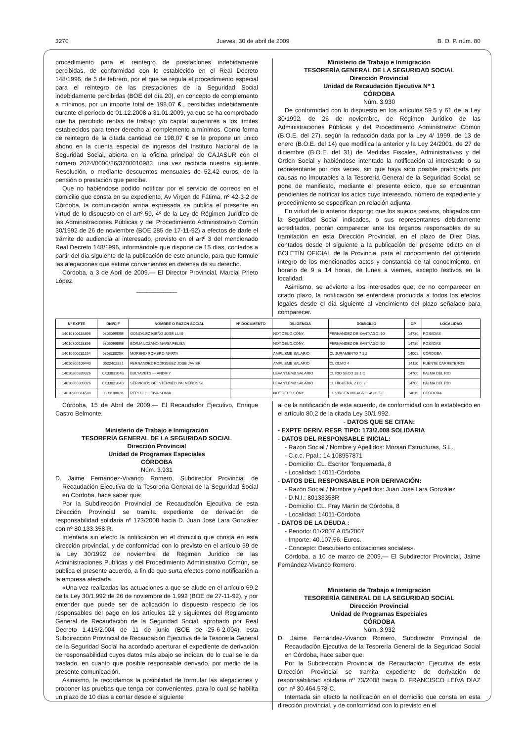3270 Jueves, 30 de abril de 2009 B. O. P. núm. 80
procedimiento para el reintegro de prestaciones indebidamente percibidas, de conformidad con lo establecido en el Real Decreto 148/1996, de 5 de febrero, por el que se regula el procedimiento especial para el reintegro de las prestaciones de la Seguridad Social indebidamente percibidas (BOE del día 20), en concepto de complemento a mínimos, por un importe total de 198,07 €., percibidas indebidamente durante el período de 01.12.2008 a 31.01.2009, ya que se ha comprobado que ha percibido rentas de trabajo y/o capital superiores a los límites establecidos para tener derecho al complemento a mínimos. Como forma de reintegro de la citada cantidad de 198,07 € se le propone un único abono en la cuenta especial de ingresos del Instituto Nacional de la Seguridad Social, abierta en la oficina principal de CAJASUR con el número 2024/0000/86/3700010982, una vez recibida nuestra siguiente Resolución, o mediante descuentos mensuales de 52,42 euros, de la pensión o prestación que percibe.
Que no habiéndose podido notificar por el servicio de correos en el domicilio que consta en su expediente, Av Virgen de Fátima, nº 42-3-2 de Córdoba, la comunicación arriba expresada se publica el presente en virtud de lo dispuesto en el artº 59, 4º de la Ley de Régimen Jurídico de las Administraciones Públicas y del Procedimiento Administrativo Común 30/1992 de 26 de noviembre (BOE 285 de 17-11-92) a efectos de darle el trámite de audiencia al interesado, previsto en el artº 3 del mencionado Real Decreto 148/1996, informándole que dispone de 15 días, contados a partir del día siguiente de la publicación de este anuncio, para que formule las alegaciones que estime convenientes en defensa de su derecho.
Córdoba, a 3 de Abril de 2009.— El Director Provincial, Marcial Prieto López.
____________
Ministerio de Trabajo e Inmigración
TESORERÍA GENERAL DE LA SEGURIDAD SOCIAL
Dirección Provincial
Unidad de Recaudación Ejecutiva Nº 1
CÓRDOBA
Núm. 3.930
De conformidad con lo dispuesto en los artículos 59.5 y 61 de la Ley 30/1992, de 26 de noviembre, de Régimen Jurídico de las Administraciones Públicas y del Procedimiento Administrativo Común (B.O.E. del 27), según la redacción dada por la Ley 4/ 1999, de 13 de enero (B.O.E. del 14) que modifica la anterior y la Ley 24/2001, de 27 de diciembre (B.O.E. del 31) de Medidas Fiscales, Administrativas y del Orden Social y habiéndose intentado la notificación al interesado o su representante por dos veces, sin que haya sido posible practicarla por causas no imputables a la Tesorería General de la Seguridad Social, se pone de manifiesto, mediante el presente edicto, que se encuentran pendientes de notificar los actos cuyo interesado, número de expediente y procedimiento se especifican en relación adjunta.
En virtud de lo anterior dispongo que los sujetos pasivos, obligados con la Seguridad Social indicados, o sus representantes debidamente acreditados, podrán comparecer ante los órganos responsables de su tramitación en esta Dirección Provincial, en el plazo de Diez Días, contados desde el siguiente a la publicación del presente edicto en el BOLETÍN OFICIAL de la Provincia, para el conocimiento del contenido íntegro de los mencionados actos y constancia de tal conocimiento, en horario de 9 a 14 horas, de lunes a viernes, excepto festivos en la localidad.
Asimismo, se advierte a los interesados que, de no comparecer en citado plazo, la notificación se entenderá producida a todos los efectos legales desde el día siguiente al vencimiento del plazo señalado para comparecer.
| Nº EXPTE | DNI/CIF | NOMBRE O RAZON SOCIAL | Nº DOCUMENTO | DILIGENCIA | DOMICILIO | CP | LOCALIDAD |
| --- | --- | --- | --- | --- | --- | --- | --- |
| 14010300118896 | 030509959E | GONZÁLEZ IGEÑO JOSÉ LUIS | | NOT.DEUD.CÓNY. | FERNÁNDEZ DE SANTIAGO, 50 | 14730 | POSADAS |
| 14010300118896 | 030509959E | BORJA LOZANO MARIA FELISA | | NOT.DEUD.CÓNY. | FERNÁNDEZ DE SANTIAGO, 50 | 14730 | POSADAS |
| 14010600281154 | 030828025K | MORENO ROMERO MARTA | | AMPL.EMB.SALARIO | CL JURAMENTO 7 1 2 | 14002 | CÓRDOBA |
| 14010800109440 | 052240258J | FERNANDEZ RODRIGUEZ JOSE JAVIER | | AMPL.EMB.SALARIO | CL OLMO 4 | 14110 | FUENTE CARRETEROS |
| 14010800389326 | 0X3383104B | BULYAVETS --- ANDRIY | | LEVANT.EMB.SALARIO | CL RIO SECO 33 1 C | 14700 | PALMA DEL RIO |
| 14010800389326 | 0X3383104B | SERVICIOS DE INTERMED.PALMEÑOS SL | | LEVANT.EMB.SALARIO | CL HIGUERA, 2 BJ. 2 | 14700 | PALMA DEL RIO |
| 14010900014588 | 030818802K | REPULLO LEIVA SONIA | | NOT.DEUD.CÓNY. | CL VIRGEN MILAGROSA 30 5 C | 14010 | CÓRDOBA |
Córdoba, 15 de Abril de 2009.— El Recaudador Ejecutivo, Enrique Castro Belmonte.
Ministerio de Trabajo e Inmigración
TESORERÍA GENERAL DE LA SEGURIDAD SOCIAL
Dirección Provincial
Unidad de Programas Especiales
CÓRDOBA
Núm. 3.931
D. Jaime Fernández-Vivanco Romero, Subdirector Provincial de Recaudación Ejecutiva de la Tesorería General de la Seguridad Social en Córdoba, hace saber que:
Por la Subdirección Provincial de Recaudación Ejecutiva de esta Dirección Provincial se tramita expediente de derivación de responsabilidad solidaria nº 173/2008 hacia D. Juan José Lara González con nº 80.133.358-R.
Intentada sin efecto la notificación en el domicilio que consta en esta dirección provincial, y de conformidad con lo previsto en el artículo 59 de la Ley 30/1992 de noviembre de Régimen Jurídico de las Administraciones Publicas y del Procedimiento Administrativo Común, se publica el presente acuerdo, a fin de que surta efectos como notificación a la empresa afectada.
«Una vez realizadas las actuaciones a que se alude en el artículo 69,2 de la Ley 30/1.992 de 26 de noviembre de 1.992 (BOE de 27-11-92), y por entender que puede ser de aplicación lo dispuesto respecto de los responsables del pago en los artículos 12 y siguientes del Reglamento General de Recaudación de la Seguridad Social, aprobado por Real Decreto 1.415/2.004 de 11 de junio (BOE de 25-6-2.004), esta Subdirección Provincial de Recaudación Ejecutiva de la Tesorería General de la Seguridad Social ha acordado aperturar el expediente de derivación de responsabilidad cuyos datos más abajo se indican, de lo cual se le da traslado, en cuanto que posible responsable derivado, por medio de la presente comunicación.
Asimismo, le recordamos la posibilidad de formular las alegaciones y proponer las pruebas que tenga por convenientes, para lo cual se habilita un plazo de 10 días a contar desde el siguiente
al de la notificación de este acuerdo, de conformidad con lo establecido en el artículo 80,2 de la citada Ley 30/1.992.
- DATOS QUE SE CITAN:
- EXPTE DERIV. RESP. TIPO: 173/2.008 SOLIDARIA
- DATOS DEL RESPONSABLE INICIAL:
- Razón Social / Nombre y Apellidos: Morsan Estructuras, S.L.
- C.c.c. Ppal.: 14 108957871
- Domicilio: CL. Escritor Torquemada, 8
- Localidad: 14011-Córdoba
- DATOS DEL RESPONSABLE POR DERIVACIÓN:
- Razón Social / Nombre y Apellidos: Juan José Lara González
- D.N.I.: 80133358R
- Domicilio: CL. Fray Martin de Córdoba, 8
- Localidad: 14011-Córdoba
- DATOS DE LA DEUDA :
- Periodo: 01/2007 A 05/2007
- Importe: 40.107,56.-Euros.
- Concepto: Descubierto cotizaciones sociales».
Córdoba, a 10 de marzo de 2009.— El Subdirector Provincial, Jaime Fernández-Vivanco Romero.
Ministerio de Trabajo e Inmigración
TESORERÍA GENERAL DE LA SEGURIDAD SOCIAL
Dirección Provincial
Unidad de Programas Especiales
CÓRDOBA
Núm. 3.932
D. Jaime Fernández-Vivanco Romero, Subdirector Provincial de Recaudación Ejecutiva de la Tesorería General de la Seguridad Social en Córdoba, hace saber que:
Por la Subdirección Provincial de Recaudación Ejecutiva de esta Dirección Provincial se tramita expediente de derivación de responsabilidad solidaria nº 73/2008 hacia D. FRANCISCO LEIVA DÍAZ con nº 30.464.578-C.
Intentada sin efecto la notificación en el domicilio que consta en esta dirección provincial, y de conformidad con lo previsto en el